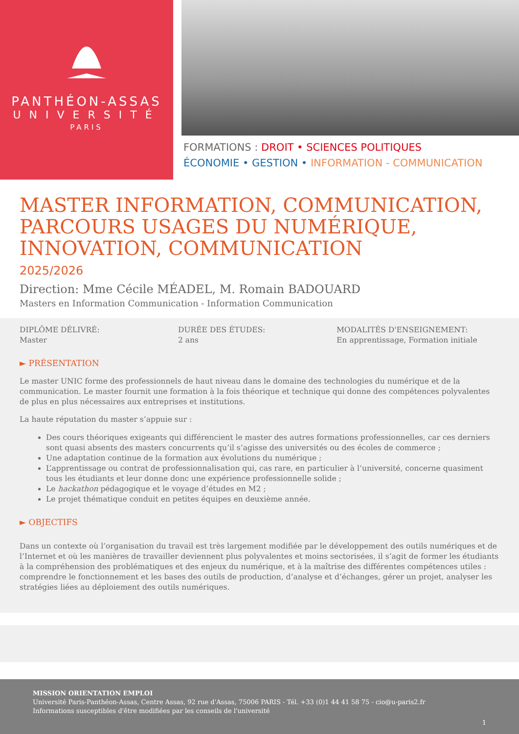PANTHÉON-ASSAS
UNIVERSITÉ
PARIS
FORMATIONS : DROIT • SCIENCES POLITIQUES
ÉCONOMIE • GESTION • INFORMATION - COMMUNICATION
MASTER INFORMATION, COMMUNICATION, PARCOURS USAGES DU NUMÉRIQUE, INNOVATION, COMMUNICATION
2025/2026
Direction: Mme Cécile MÉADEL, M. Romain BADOUARD
Masters en Information Communication - Information Communication
DIPLÔME DÉLIVRÉ:
Master
DURÉE DES ÉTUDES:
2 ans
MODALITÉS D'ENSEIGNEMENT:
En apprentissage, Formation initiale
► PRÉSENTATION
Le master UNIC forme des professionnels de haut niveau dans le domaine des technologies du numérique et de la communication. Le master fournit une formation à la fois théorique et technique qui donne des compétences polyvalentes de plus en plus nécessaires aux entreprises et institutions.
La haute réputation du master s’appuie sur :
Des cours théoriques exigeants qui différencient le master des autres formations professionnelles, car ces derniers sont quasi absents des masters concurrents qu’il s’agisse des universités ou des écoles de commerce ;
Une adaptation continue de la formation aux évolutions du numérique ;
L’apprentissage ou contrat de professionnalisation qui, cas rare, en particulier à l’université, concerne quasiment tous les étudiants et leur donne donc une expérience professionnelle solide ;
Le hackathon pédagogique et le voyage d’études en M2 ;
Le projet thématique conduit en petites équipes en deuxième année.
► OBJECTIFS
Dans un contexte où l’organisation du travail est très largement modifiée par le développement des outils numériques et de l’Internet et où les manières de travailler deviennent plus polyvalentes et moins sectorisées, il s’agit de former les étudiants à la compréhension des problématiques et des enjeux du numérique, et à la maîtrise des différentes compétences utiles : comprendre le fonctionnement et les bases des outils de production, d’analyse et d’échanges, gérer un projet, analyser les stratégies liées au déploiement des outils numériques.
MISSION ORIENTATION EMPLOI
Université Paris-Panthéon-Assas, Centre Assas, 92 rue d'Assas, 75006 PARIS - Tél. +33 (0)1 44 41 58 75 - cio@u-paris2.fr
Informations susceptibles d'être modifiées par les conseils de l'université
1